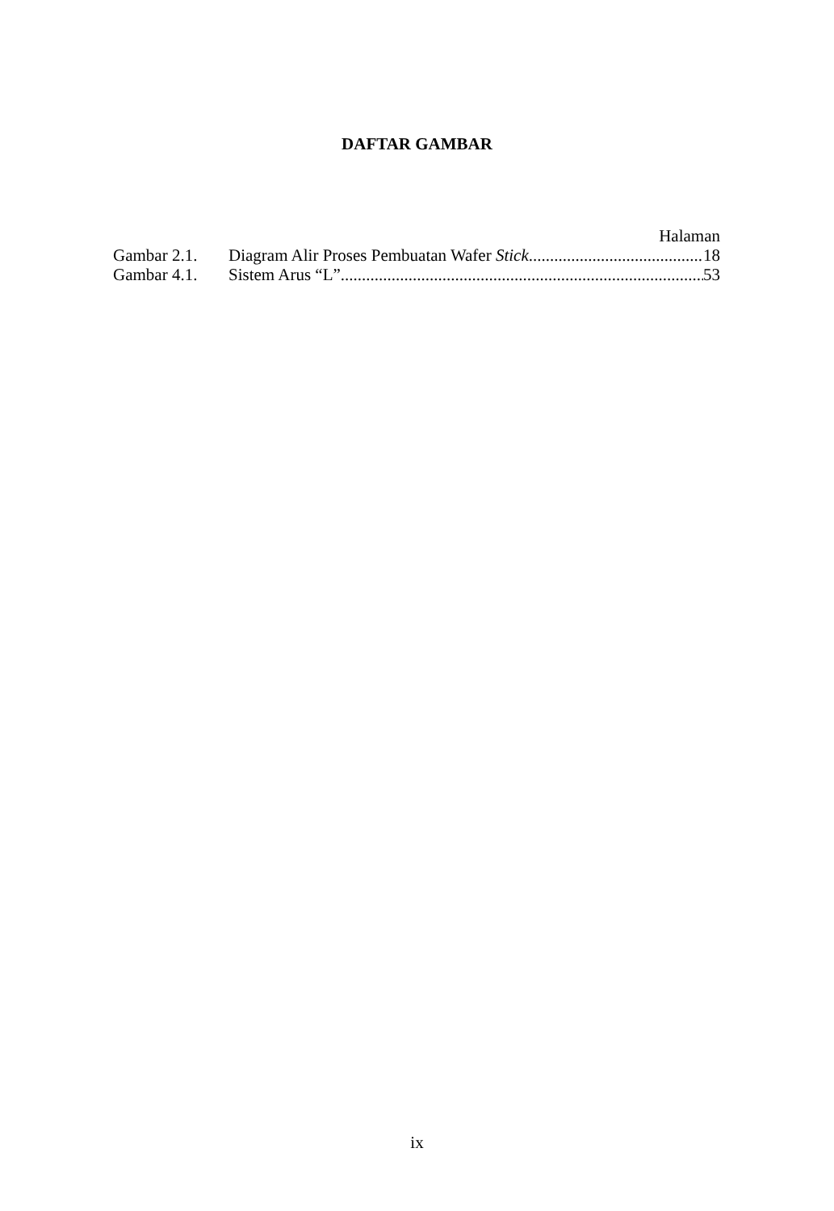DAFTAR GAMBAR
Halaman
Gambar 2.1. Diagram Alir Proses Pembuatan Wafer Stick 18
Gambar 4.1. Sistem Arus “L” 53
ix